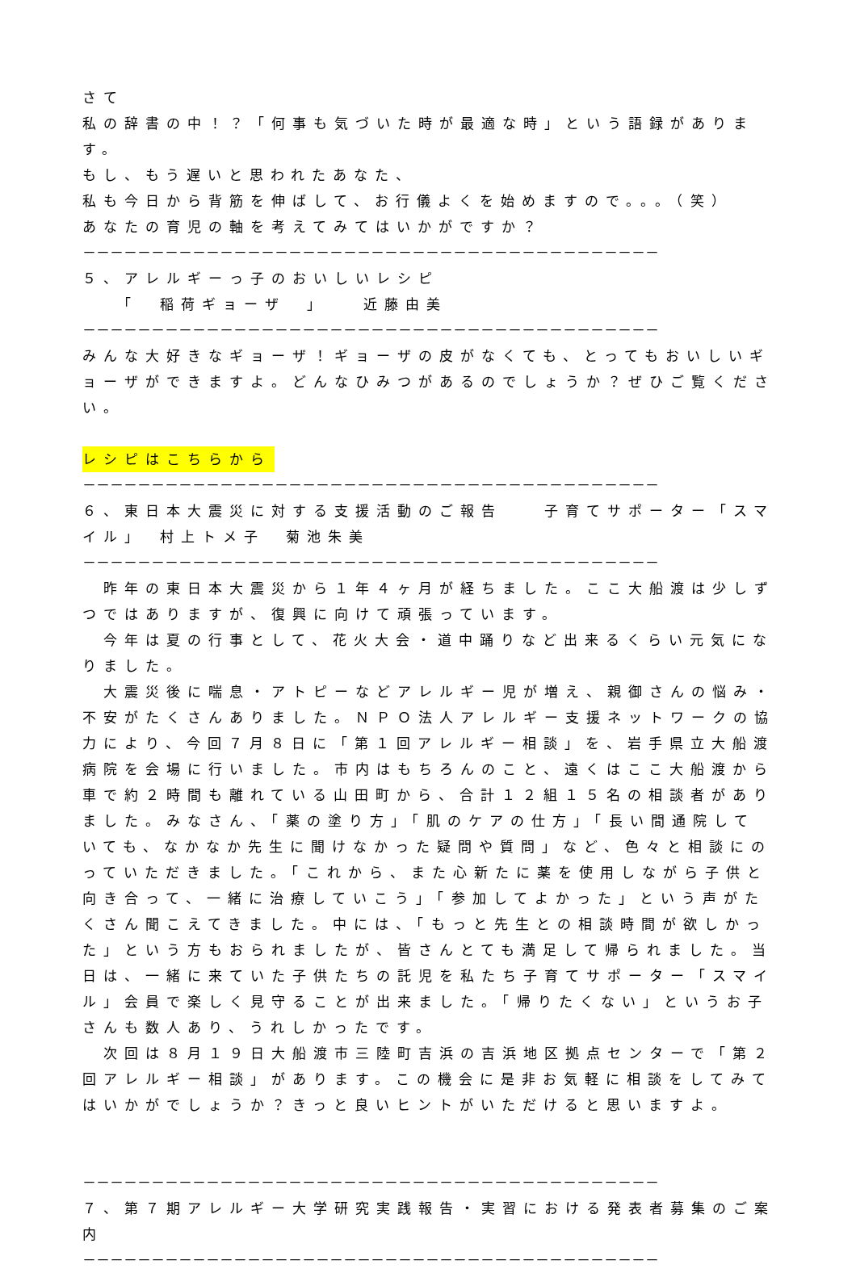さて
私の辞書の中！？「何事も気づいた時が最適な時」という語録があります。
もし、もう遅いと思われたあなた、
私も今日から背筋を伸ばして、お行儀よくを始めますので。。。（笑）
あなたの育児の軸を考えてみてはいかがですか？
－－－－－－－－－－－－－－－－－－－－－－－－－－－－－－－－－－－－－－－－－－
５、アレルギーっ子のおいしいレシピ
　　「　稲荷ギョーザ　」　　近藤由美
－－－－－－－－－－－－－－－－－－－－－－－－－－－－－－－－－－－－－－－－－－
みんな大好きなギョーザ！ギョーザの皮がなくても、とってもおいしいギョーザができますよ。どんなひみつがあるのでしょうか？ぜひご覧ください。
レシピはこちらから
－－－－－－－－－－－－－－－－－－－－－－－－－－－－－－－－－－－－－－－－－－
６、東日本大震災に対する支援活動のご報告　　子育てサポーター「スマイル」　村上トメ子　菊池朱美
－－－－－－－－－－－－－－－－－－－－－－－－－－－－－－－－－－－－－－－－－－
　昨年の東日本大震災から１年４ヶ月が経ちました。ここ大船渡は少しずつではありますが、復興に向けて頑張っています。
　今年は夏の行事として、花火大会・道中踊りなど出来るくらい元気になりました。
　大震災後に喘息・アトピーなどアレルギー児が増え、親御さんの悩み・不安がたくさんありました。ＮＰＯ法人アレルギー支援ネットワークの協力により、今回７月８日に「第１回アレルギー相談」を、岩手県立大船渡病院を会場に行いました。市内はもちろんのこと、遠くはここ大船渡から車で約２時間も離れている山田町から、合計１２組１５名の相談者がありました。みなさん、「薬の塗り方」「肌のケアの仕方」「長い間通院していても、なかなか先生に聞けなかった疑問や質問」など、色々と相談にのっていただきました。「これから、また心新たに薬を使用しながら子供と向き合って、一緒に治療していこう」「参加してよかった」という声がたくさん聞こえてきました。中には、「もっと先生との相談時間が欲しかった」という方もおられましたが、皆さんとても満足して帰られました。当日は、一緒に来ていた子供たちの託児を私たち子育てサポーター「スマイル」会員で楽しく見守ることが出来ました。「帰りたくない」というお子さんも数人あり、うれしかったです。
　次回は８月１９日大船渡市三陸町吉浜の吉浜地区拠点センターで「第２回アレルギー相談」があります。この機会に是非お気軽に相談をしてみてはいかがでしょうか？きっと良いヒントがいただけると思いますよ。
－－－－－－－－－－－－－－－－－－－－－－－－－－－－－－－－－－－－－－－－－－
７、第７期アレルギー大学研究実践報告・実習における発表者募集のご案内
－－－－－－－－－－－－－－－－－－－－－－－－－－－－－－－－－－－－－－－－－－